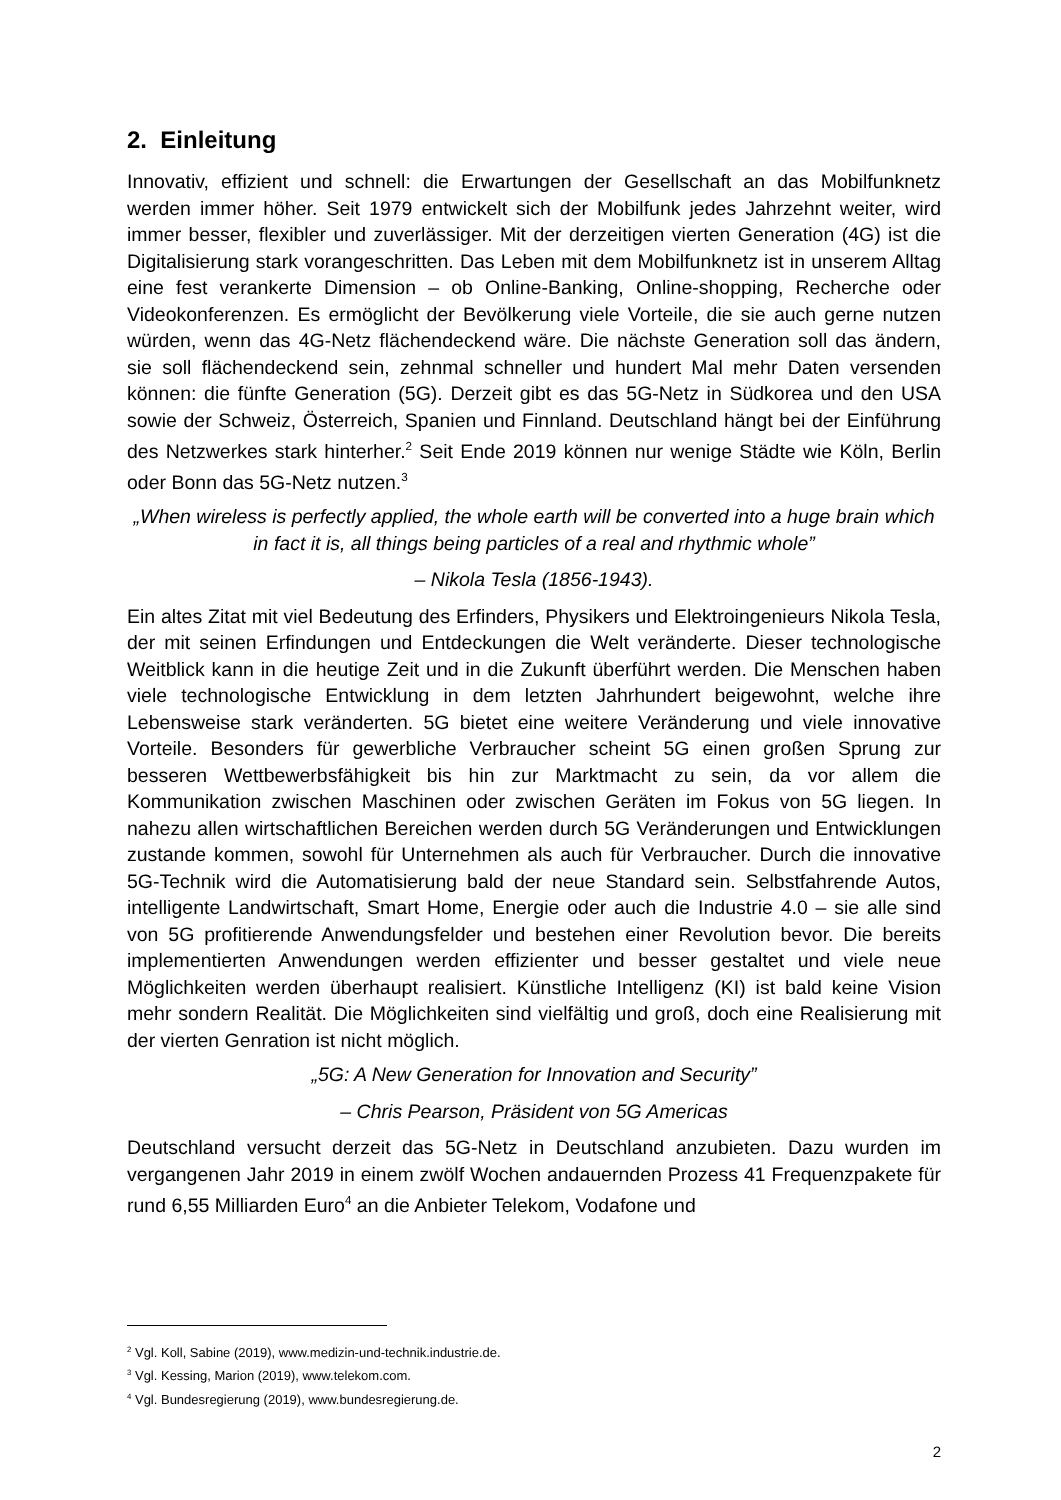2. Einleitung
Innovativ, effizient und schnell: die Erwartungen der Gesellschaft an das Mobilfunknetz werden immer höher. Seit 1979 entwickelt sich der Mobilfunk jedes Jahrzehnt weiter, wird immer besser, flexibler und zuverlässiger. Mit der derzeitigen vierten Generation (4G) ist die Digitalisierung stark vorangeschritten. Das Leben mit dem Mobilfunknetz ist in unserem Alltag eine fest verankerte Dimension – ob Online-Banking, Online-shopping, Recherche oder Videokonferenzen. Es ermöglicht der Bevölkerung viele Vorteile, die sie auch gerne nutzen würden, wenn das 4G-Netz flächendeckend wäre. Die nächste Generation soll das ändern, sie soll flächendeckend sein, zehnmal schneller und hundert Mal mehr Daten versenden können: die fünfte Generation (5G). Derzeit gibt es das 5G-Netz in Südkorea und den USA sowie der Schweiz, Österreich, Spanien und Finnland. Deutschland hängt bei der Einführung des Netzwerkes stark hinterher.<sup>2</sup> Seit Ende 2019 können nur wenige Städte wie Köln, Berlin oder Bonn das 5G-Netz nutzen.<sup>3</sup>
„When wireless is perfectly applied, the whole earth will be converted into a huge brain which in fact it is, all things being particles of a real and rhythmic whole”
– Nikola Tesla (1856-1943).
Ein altes Zitat mit viel Bedeutung des Erfinders, Physikers und Elektroingenieurs Nikola Tesla, der mit seinen Erfindungen und Entdeckungen die Welt veränderte. Dieser technologische Weitblick kann in die heutige Zeit und in die Zukunft überführt werden. Die Menschen haben viele technologische Entwicklung in dem letzten Jahrhundert beigewohnt, welche ihre Lebensweise stark veränderten. 5G bietet eine weitere Veränderung und viele innovative Vorteile. Besonders für gewerbliche Verbraucher scheint 5G einen großen Sprung zur besseren Wettbewerbsfähigkeit bis hin zur Marktmacht zu sein, da vor allem die Kommunikation zwischen Maschinen oder zwischen Geräten im Fokus von 5G liegen. In nahezu allen wirtschaftlichen Bereichen werden durch 5G Veränderungen und Entwicklungen zustande kommen, sowohl für Unternehmen als auch für Verbraucher. Durch die innovative 5G-Technik wird die Automatisierung bald der neue Standard sein. Selbstfahrende Autos, intelligente Landwirtschaft, Smart Home, Energie oder auch die Industrie 4.0 – sie alle sind von 5G profitierende Anwendungsfelder und bestehen einer Revolution bevor. Die bereits implementierten Anwendungen werden effizienter und besser gestaltet und viele neue Möglichkeiten werden überhaupt realisiert. Künstliche Intelligenz (KI) ist bald keine Vision mehr sondern Realität. Die Möglichkeiten sind vielfältig und groß, doch eine Realisierung mit der vierten Genration ist nicht möglich.
„5G: A New Generation for Innovation and Security”
– Chris Pearson, Präsident von 5G Americas
Deutschland versucht derzeit das 5G-Netz in Deutschland anzubieten. Dazu wurden im vergangenen Jahr 2019 in einem zwölf Wochen andauernden Prozess 41 Frequenzpakete für rund 6,55 Milliarden Euro<sup>4</sup> an die Anbieter Telekom, Vodafone und
<sup>2</sup> Vgl. Koll, Sabine (2019), www.medizin-und-technik.industrie.de.
<sup>3</sup> Vgl. Kessing, Marion (2019), www.telekom.com.
<sup>4</sup> Vgl. Bundesregierung (2019), www.bundesregierung.de.
2